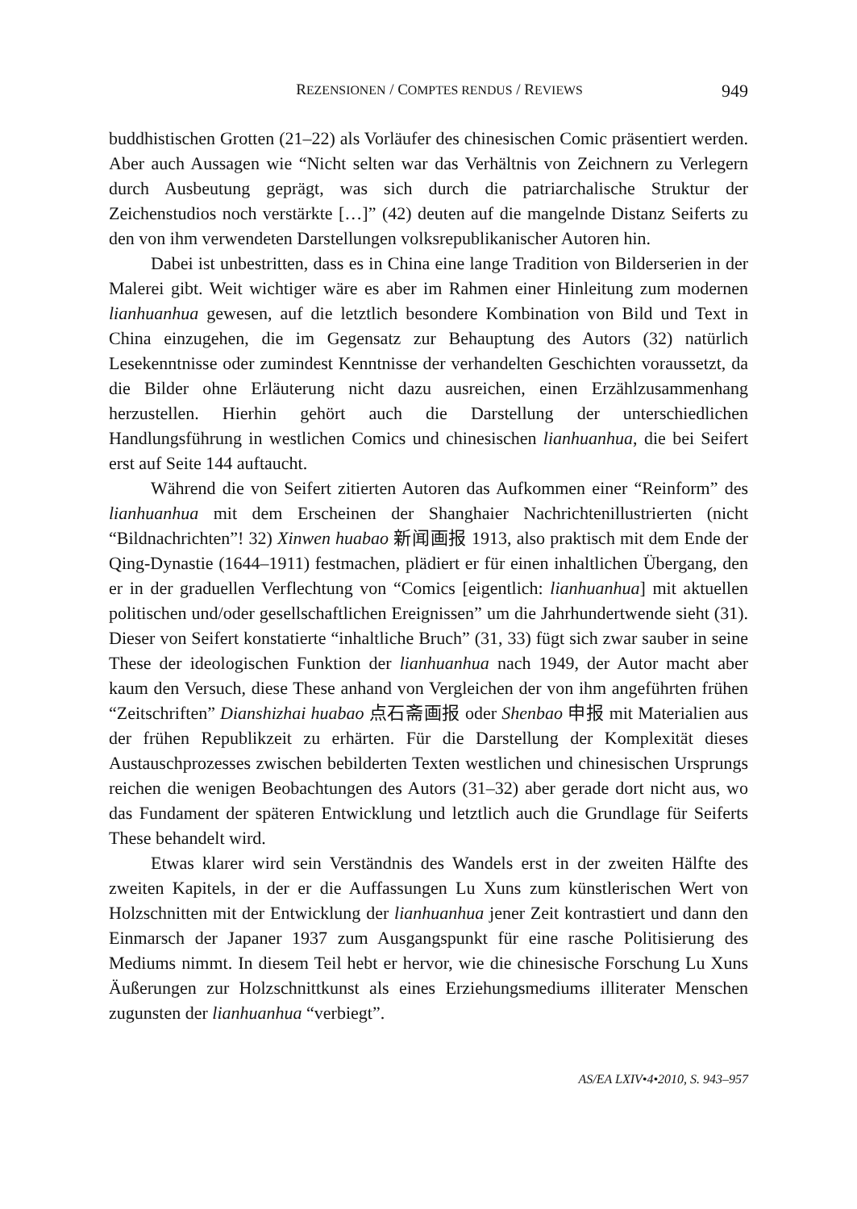REZENSIONEN / COMPTES RENDUS / REVIEWS 949
buddhistischen Grotten (21–22) als Vorläufer des chinesischen Comic präsentiert werden. Aber auch Aussagen wie “Nicht selten war das Verhältnis von Zeichnern zu Verlegern durch Ausbeutung geprägt, was sich durch die patriarchalische Struktur der Zeichenstudios noch verstärkte […]” (42) deuten auf die mangelnde Distanz Seiferts zu den von ihm verwendeten Darstellungen volksrepublikanischer Autoren hin.
Dabei ist unbestritten, dass es in China eine lange Tradition von Bilderserien in der Malerei gibt. Weit wichtiger wäre es aber im Rahmen einer Hinleitung zum modernen lianhuanhua gewesen, auf die letztlich besondere Kombination von Bild und Text in China einzugehen, die im Gegensatz zur Behauptung des Autors (32) natürlich Lesekenntnisse oder zumindest Kenntnisse der verhandelten Geschichten voraussetzt, da die Bilder ohne Erläuterung nicht dazu ausreichen, einen Erzählzusammenhang herzustellen. Hierhin gehört auch die Darstellung der unterschiedlichen Handlungsführung in westlichen Comics und chinesischen lianhuanhua, die bei Seifert erst auf Seite 144 auftaucht.
Während die von Seifert zitierten Autoren das Aufkommen einer “Reinform” des lianhuanhua mit dem Erscheinen der Shanghaier Nachrichtenillustrierten (nicht “Bildnachrichten”! 32) Xinwen huabao 新闻画报 1913, also praktisch mit dem Ende der Qing-Dynastie (1644–1911) festmachen, plädiert er für einen inhaltlichen Übergang, den er in der graduellen Verflechtung von “Comics [eigentlich: lianhuanhua] mit aktuellen politischen und/oder gesellschaftlichen Ereignissen” um die Jahrhundertwende sieht (31). Dieser von Seifert konstatierte “inhaltliche Bruch” (31, 33) fügt sich zwar sauber in seine These der ideologischen Funktion der lianhuanhua nach 1949, der Autor macht aber kaum den Versuch, diese These anhand von Vergleichen der von ihm angeführten frühen “Zeitschriften” Dianshizhai huabao 点石斋画报 oder Shenbao 申报 mit Materialien aus der frühen Republikzeit zu erhärten. Für die Darstellung der Komplexität dieses Austauschprozesses zwischen bebilderten Texten westlichen und chinesischen Ursprungs reichen die wenigen Beobachtungen des Autors (31–32) aber gerade dort nicht aus, wo das Fundament der späteren Entwicklung und letztlich auch die Grundlage für Seiferts These behandelt wird.
Etwas klarer wird sein Verständnis des Wandels erst in der zweiten Hälfte des zweiten Kapitels, in der er die Auffassungen Lu Xuns zum künstlerischen Wert von Holzschnitten mit der Entwicklung der lianhuanhua jener Zeit kontrastiert und dann den Einmarsch der Japaner 1937 zum Ausgangspunkt für eine rasche Politisierung des Mediums nimmt. In diesem Teil hebt er hervor, wie die chinesische Forschung Lu Xuns Äußerungen zur Holzschnittkunst als eines Erziehungsmediums illiterater Menschen zugunsten der lianhuanhua “verbiegt”.
AS/EA LXIV•4•2010, S. 943–957